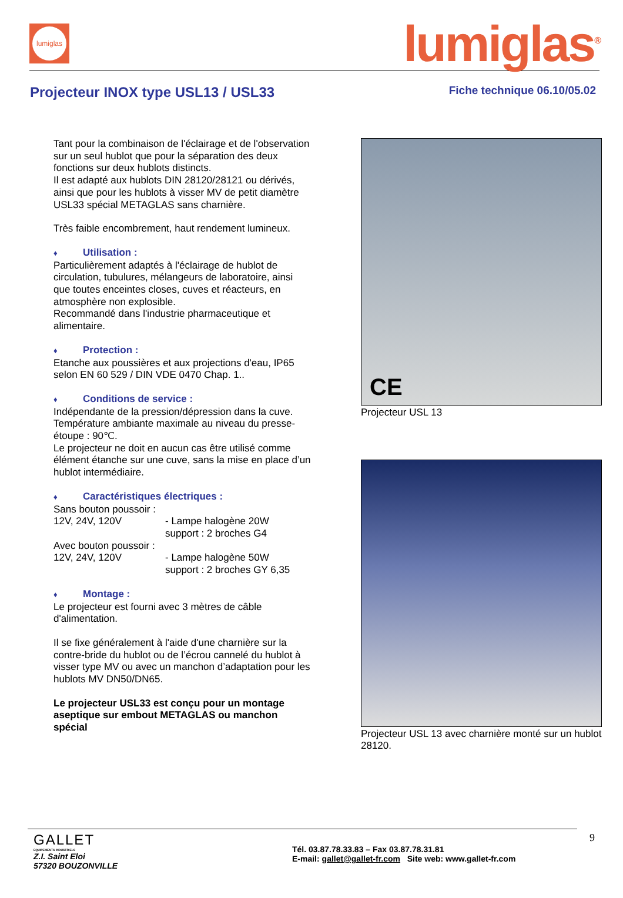lumiglas
lumiglas<sup>®</sup>
Projecteur INOX type USL13 / USL33
Fiche technique 06.10/05.02
Tant pour la combinaison de l'éclairage et de l'observation sur un seul hublot que pour la séparation des deux fonctions sur deux hublots distincts.
Il est adapté aux hublots DIN 28120/28121 ou dérivés, ainsi que pour les hublots à visser MV de petit diamètre
USL33 spécial METAGLAS sans charnière.
Très faible encombrement, haut rendement lumineux.
♦ Utilisation :
Particulièrement adaptés à l'éclairage de hublot de circulation, tubulures, mélangeurs de laboratoire, ainsi que toutes enceintes closes, cuves et réacteurs, en atmosphère non explosible.
Recommandé dans l'industrie pharmaceutique et alimentaire.
♦ Protection :
Etanche aux poussières et aux projections d'eau, IP65 selon EN 60 529 / DIN VDE 0470 Chap. 1..
♦ Conditions de service :
Indépendante de la pression/dépression dans la cuve.
Température ambiante maximale au niveau du presse-étoupe : 90℃.
Le projecteur ne doit en aucun cas être utilisé comme élément étanche sur une cuve, sans la mise en place d’un hublot intermédiaire.
♦ Caractéristiques électriques :
Sans bouton poussoir :
12V, 24V, 120V - Lampe halogène 20W
support : 2 broches G4
Avec bouton poussoir :
12V, 24V, 120V - Lampe halogène 50W
support : 2 broches GY 6,35
♦ Montage :
Le projecteur est fourni avec 3 mètres de câble d'alimentation.
Il se fixe généralement à l'aide d'une charnière sur la contre-bride du hublot ou de l’écrou cannelé du hublot à visser type MV ou avec un manchon d’adaptation pour les hublots MV DN50/DN65.
Le projecteur USL33 est conçu pour un montage aseptique sur embout METAGLAS ou manchon spécial
CE
Projecteur USL 13
Projecteur USL 13 avec charnière monté sur un hublot 28120.
GALLET
EQUIPEMENTS INDUSTRIELS
Z.I. Saint Eloi
57320 BOUZONVILLE
Tél. 03.87.78.33.83 – Fax 03.87.78.31.81
E-mail: gallet@gallet-fr.com Site web: www.gallet-fr.com
9